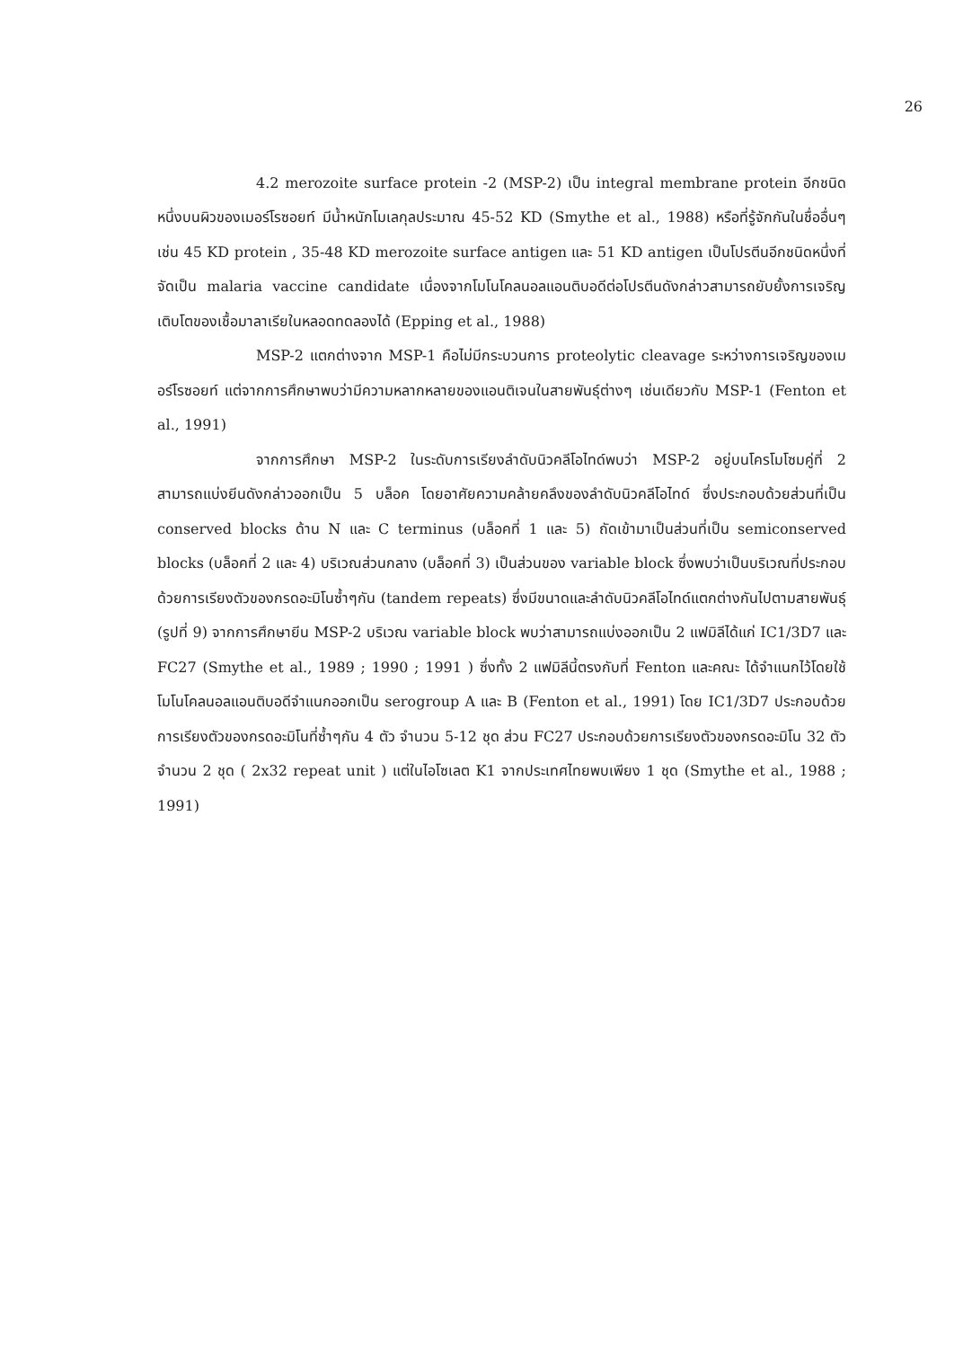26
4.2 merozoite surface protein -2 (MSP-2) เป็น integral membrane protein อีกชนิดหนึ่งบนผิวของเมอร์โรซอยท์ มีน้ำหนักโมเลกุลประมาณ 45-52 KD (Smythe et al., 1988) หรือที่รู้จักกันในชื่ออื่นๆเช่น 45 KD protein , 35-48 KD merozoite surface antigen และ 51 KD antigen เป็นโปรตีนอีกชนิดหนึ่งที่จัดเป็น malaria vaccine candidate เนื่องจากโมโนโคลนอลแอนติบอดีต่อโปรตีนดังกล่าวสามารถยับยั้งการเจริญเติบโตของเชื้อมาลาเรียในหลอดทดลองได้ (Epping et al., 1988)
MSP-2 แตกต่างจาก MSP-1 คือไม่มีกระบวนการ proteolytic cleavage ระหว่างการเจริญของเมอร์โรซอยท์ แต่จากการศึกษาพบว่ามีความหลากหลายของแอนติเจนในสายพันธุ์ต่างๆ เช่นเดียวกับ MSP-1 (Fenton et al., 1991)
จากการศึกษา MSP-2 ในระดับการเรียงลำดับนิวคลีโอไทด์พบว่า MSP-2 อยู่บนโครโมโซมคู่ที่ 2 สามารถแบ่งยีนดังกล่าวออกเป็น 5 บล็อค โดยอาศัยความคล้ายคลึงของลำดับนิวคลีโอไทด์ ซึ่งประกอบด้วยส่วนที่เป็น conserved blocks ด้าน N และ C terminus (บล็อคที่ 1 และ 5) ถัดเข้ามาเป็นส่วนที่เป็น semiconserved blocks (บล็อคที่ 2 และ 4) บริเวณส่วนกลาง (บล็อคที่ 3) เป็นส่วนของ variable block ซึ่งพบว่าเป็นบริเวณที่ประกอบด้วยการเรียงตัวของกรดอะมิโนซ้ำๆกัน (tandem repeats) ซึ่งมีขนาดและลำดับนิวคลีโอไทด์แตกต่างกันไปตามสายพันธุ์ (รูปที่ 9) จากการศึกษายีน MSP-2 บริเวณ variable block พบว่าสามารถแบ่งออกเป็น 2 แฟมิลีได้แก่ IC1/3D7 และ FC27 (Smythe et al., 1989 ; 1990 ; 1991 ) ซึ่งทั้ง 2 แฟมิลีนี้ตรงกับที่ Fenton และคณะ ได้จำแนกไว้โดยใช้โมโนโคลนอลแอนติบอดีจำแนกออกเป็น serogroup A และ B (Fenton et al., 1991) โดย IC1/3D7 ประกอบด้วยการเรียงตัวของกรดอะมิโนที่ซ้ำๆกัน 4 ตัว จำนวน 5-12 ชุด ส่วน FC27 ประกอบด้วยการเรียงตัวของกรดอะมิโน 32 ตัว จำนวน 2 ชุด ( 2x32 repeat unit ) แต่ในไอโซเลต K1 จากประเทศไทยพบเพียง 1 ชุด (Smythe et al., 1988 ; 1991)